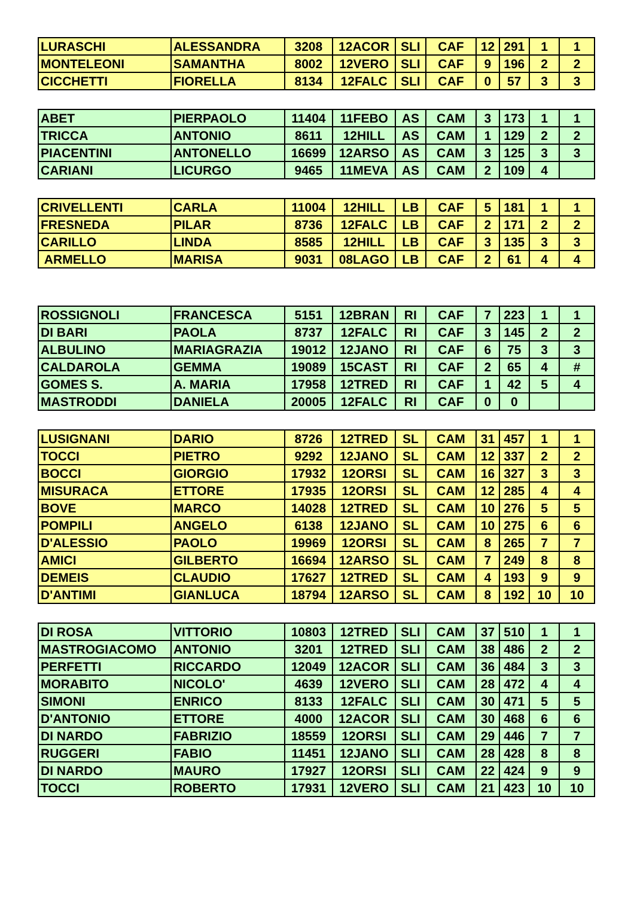| LURASCHI | ALESSANDRA | 3208 | 12ACOR | SLI | CAF | 12 | 291 | 1 | 1 |
| MONTELEONI | SAMANTHA | 8002 | 12VERO | SLI | CAF | 9 | 196 | 2 | 2 |
| CICCHETTI | FIORELLA | 8134 | 12FALC | SLI | CAF | 0 | 57 | 3 | 3 |
| ABET | PIERPAOLO | 11404 | 11FEBO | AS | CAM | 3 | 173 | 1 | 1 |
| TRICCA | ANTONIO | 8611 | 12HILL | AS | CAM | 1 | 129 | 2 | 2 |
| PIACENTINI | ANTONELLO | 16699 | 12ARSO | AS | CAM | 3 | 125 | 3 | 3 |
| CARIANI | LICURGO | 9465 | 11MEVA | AS | CAM | 2 | 109 | 4 | |
| CRIVELLENTI | CARLA | 11004 | 12HILL | LB | CAF | 5 | 181 | 1 | 1 |
| FRESNEDA | PILAR | 8736 | 12FALC | LB | CAF | 2 | 171 | 2 | 2 |
| CARILLO | LINDA | 8585 | 12HILL | LB | CAF | 3 | 135 | 3 | 3 |
| ARMELLO | MARISA | 9031 | 08LAGO | LB | CAF | 2 | 61 | 4 | 4 |
| ROSSIGNOLI | FRANCESCA | 5151 | 12BRAN | RI | CAF | 7 | 223 | 1 | 1 |
| DI BARI | PAOLA | 8737 | 12FALC | RI | CAF | 3 | 145 | 2 | 2 |
| ALBULINO | MARIAGRAZIA | 19012 | 12JANO | RI | CAF | 6 | 75 | 3 | 3 |
| CALDAROLA | GEMMA | 19089 | 15CAST | RI | CAF | 2 | 65 | 4 | # |
| GOMES S. | A. MARIA | 17958 | 12TRED | RI | CAF | 1 | 42 | 5 | 4 |
| MASTRODDI | DANIELA | 20005 | 12FALC | RI | CAF | 0 | 0 | | |
| LUSIGNANI | DARIO | 8726 | 12TRED | SL | CAM | 31 | 457 | 1 | 1 |
| TOCCI | PIETRO | 9292 | 12JANO | SL | CAM | 12 | 337 | 2 | 2 |
| BOCCI | GIORGIO | 17932 | 12ORSI | SL | CAM | 16 | 327 | 3 | 3 |
| MISURACA | ETTORE | 17935 | 12ORSI | SL | CAM | 12 | 285 | 4 | 4 |
| BOVE | MARCO | 14028 | 12TRED | SL | CAM | 10 | 276 | 5 | 5 |
| POMPILI | ANGELO | 6138 | 12JANO | SL | CAM | 10 | 275 | 6 | 6 |
| D'ALESSIO | PAOLO | 19969 | 12ORSI | SL | CAM | 8 | 265 | 7 | 7 |
| AMICI | GILBERTO | 16694 | 12ARSO | SL | CAM | 7 | 249 | 8 | 8 |
| DEMEIS | CLAUDIO | 17627 | 12TRED | SL | CAM | 4 | 193 | 9 | 9 |
| D'ANTIMI | GIANLUCA | 18794 | 12ARSO | SL | CAM | 8 | 192 | 10 | 10 |
| DI ROSA | VITTORIO | 10803 | 12TRED | SLI | CAM | 37 | 510 | 1 | 1 |
| MASTROGIACOMO | ANTONIO | 3201 | 12TRED | SLI | CAM | 38 | 486 | 2 | 2 |
| PERFETTI | RICCARDO | 12049 | 12ACOR | SLI | CAM | 36 | 484 | 3 | 3 |
| MORABITO | NICOLO' | 4639 | 12VERO | SLI | CAM | 28 | 472 | 4 | 4 |
| SIMONI | ENRICO | 8133 | 12FALC | SLI | CAM | 30 | 471 | 5 | 5 |
| D'ANTONIO | ETTORE | 4000 | 12ACOR | SLI | CAM | 30 | 468 | 6 | 6 |
| DI NARDO | FABRIZIO | 18559 | 12ORSI | SLI | CAM | 29 | 446 | 7 | 7 |
| RUGGERI | FABIO | 11451 | 12JANO | SLI | CAM | 28 | 428 | 8 | 8 |
| DI NARDO | MAURO | 17927 | 12ORSI | SLI | CAM | 22 | 424 | 9 | 9 |
| TOCCI | ROBERTO | 17931 | 12VERO | SLI | CAM | 21 | 423 | 10 | 10 |